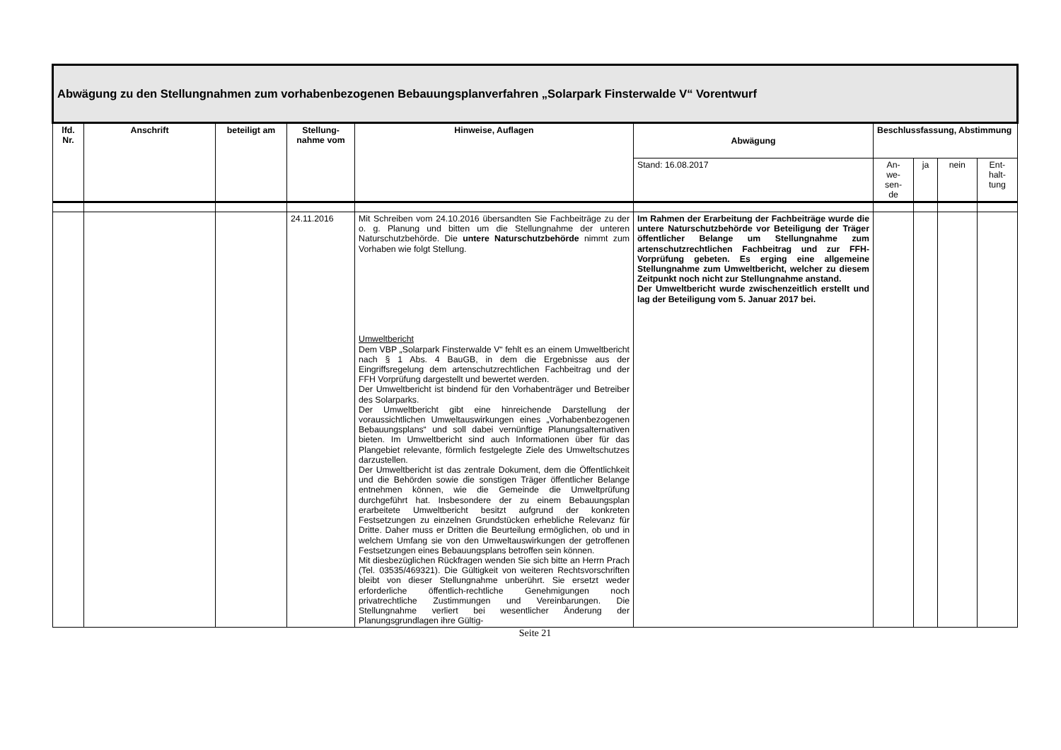| Abwägung zu den Stellungnahmen zum vorhabenbezogenen Bebauungsplanverfahren „Solarpark Finsterwalde V“ Vorentwurf | | | | | | | | | |
| lfd. Nr. | Anschrift | beteiligt am | Stellung-nahme vom | Hinweise, Auflagen | Abwägung | Beschlussfassung, Abstimmung | | | |
| | | | | | Stand: 16.08.2017 | An- we- sen- de | ja | nein | Ent- halt- tung |
| | | | 24.11.2016 | Mit Schreiben vom 24.10.2016 übersandten Sie Fachbeiträge zu der o. g. Planung und bitten um die Stellungnahme der unteren Naturschutzbehörde. Die untere Naturschutzbehörde nimmt zum Vorhaben wie folgt Stellung. Umweltbericht Dem VBP „Solarpark Finsterwalde V“ fehlt es an einem Umweltbericht nach § 1 Abs. 4 BauGB, in dem die Ergebnisse aus der Eingriffsregelung dem artenschutzrechtlichen Fachbeitrag und der FFH Vorprüfung dargestellt und bewertet werden. Der Umweltbericht ist bindend für den Vorhabenträger und Betreiber des Solarparks. Der Umweltbericht gibt eine hinreichende Darstellung der voraussichtlichen Umweltauswirkungen eines „Vorhabenbezogenen Bebauungsplans“ und soll dabei vernünftige Planungsalternativen bieten. Im Umweltbericht sind auch Informationen über für das Plangebiet relevante, förmlich festgelegte Ziele des Umweltschutzes darzustellen. Der Umweltbericht ist das zentrale Dokument, dem die Öffentlichkeit und die Behörden sowie die sonstigen Träger öffentlicher Belange entnehmen können, wie die Gemeinde die Umweltprüfung durchgeführt hat. Insbesondere der zu einem Bebauungsplan erarbeitete Umweltbericht besitzt aufgrund der konkreten Festsetzungen zu einzelnen Grundstücken erhebliche Relevanz für Dritte. Daher muss er Dritten die Beurteilung ermöglichen, ob und in welchem Umfang sie von den Umweltauswirkungen der getroffenen Festsetzungen eines Bebauungsplans betroffen sein können. Mit diesbezüglichen Rückfragen wenden Sie sich bitte an Herrn Prach (Tel. 03535/469321). Die Gültigkeit von weiteren Rechtsvorschriften bleibt von dieser Stellungnahme unberührt. Sie ersetzt weder erforderliche öffentlich-rechtliche Genehmigungen noch privatrechtliche Zustimmungen und Vereinbarungen. Die Stellungnahme verliert bei wesentlicher Änderung der Planungsgrundlagen ihre Gültig- | Im Rahmen der Erarbeitung der Fachbeiträge wurde die untere Naturschutzbehörde vor Beteiligung der Träger öffentlicher Belange um Stellungnahme zum artenschutzrechtlichen Fachbeitrag und zur FFH-Vorprüfung gebeten. Es erging eine allgemeine Stellungnahme zum Umweltbericht, welcher zu diesem Zeitpunkt noch nicht zur Stellungnahme anstand. Der Umweltbericht wurde zwischenzeitlich erstellt und lag der Beteiligung vom 5. Januar 2017 bei. | | | | |
Seite 21